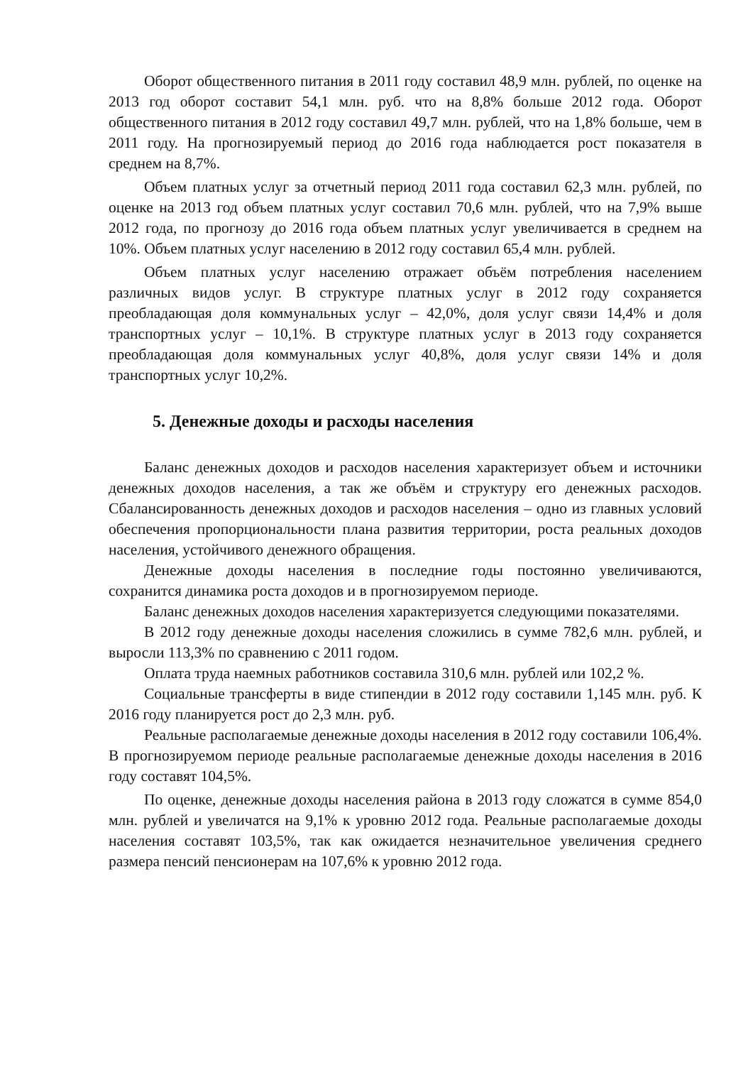Оборот общественного питания в 2011 году составил 48,9 млн. рублей, по оценке на 2013 год оборот составит 54,1 млн. руб. что на 8,8% больше 2012 года. Оборот общественного питания в 2012 году составил 49,7 млн. рублей, что на 1,8% больше, чем в 2011 году. На прогнозируемый период до 2016 года наблюдается рост показателя в среднем на 8,7%.
Объем платных услуг за отчетный период 2011 года составил 62,3 млн. рублей, по оценке на 2013 год объем платных услуг составил 70,6 млн. рублей, что на 7,9% выше 2012 года, по прогнозу до 2016 года объем платных услуг увеличивается в среднем на 10%. Объем платных услуг населению в 2012 году составил 65,4 млн. рублей.
Объем платных услуг населению отражает объём потребления населением различных видов услуг. В структуре платных услуг в 2012 году сохраняется преобладающая доля коммунальных услуг – 42,0%, доля услуг связи 14,4% и доля транспортных услуг – 10,1%. В структуре платных услуг в 2013 году сохраняется преобладающая доля коммунальных услуг 40,8%, доля услуг связи 14% и доля транспортных услуг 10,2%.
5. Денежные доходы и расходы населения
Баланс денежных доходов и расходов населения характеризует объем и источники денежных доходов населения, а так же объём и структуру его денежных расходов. Сбалансированность денежных доходов и расходов населения – одно из главных условий обеспечения пропорциональности плана развития территории, роста реальных доходов населения, устойчивого денежного обращения.
Денежные доходы населения в последние годы постоянно увеличиваются, сохранится динамика роста доходов и в прогнозируемом периоде.
Баланс денежных доходов населения характеризуется следующими показателями.
В 2012 году денежные доходы населения сложились в сумме 782,6 млн. рублей, и выросли 113,3% по сравнению с 2011 годом.
Оплата труда наемных работников составила 310,6 млн. рублей или 102,2 %.
Социальные трансферты в виде стипендии в 2012 году составили 1,145 млн. руб. К 2016 году планируется рост до 2,3 млн. руб.
Реальные располагаемые денежные доходы населения в 2012 году составили 106,4%. В прогнозируемом периоде реальные располагаемые денежные доходы населения в 2016 году составят 104,5%.
По оценке, денежные доходы населения района в 2013 году сложатся в сумме 854,0 млн. рублей и увеличатся на 9,1% к уровню 2012 года. Реальные располагаемые доходы населения составят 103,5%, так как ожидается незначительное увеличения среднего размера пенсий пенсионерам на 107,6% к уровню 2012 года.